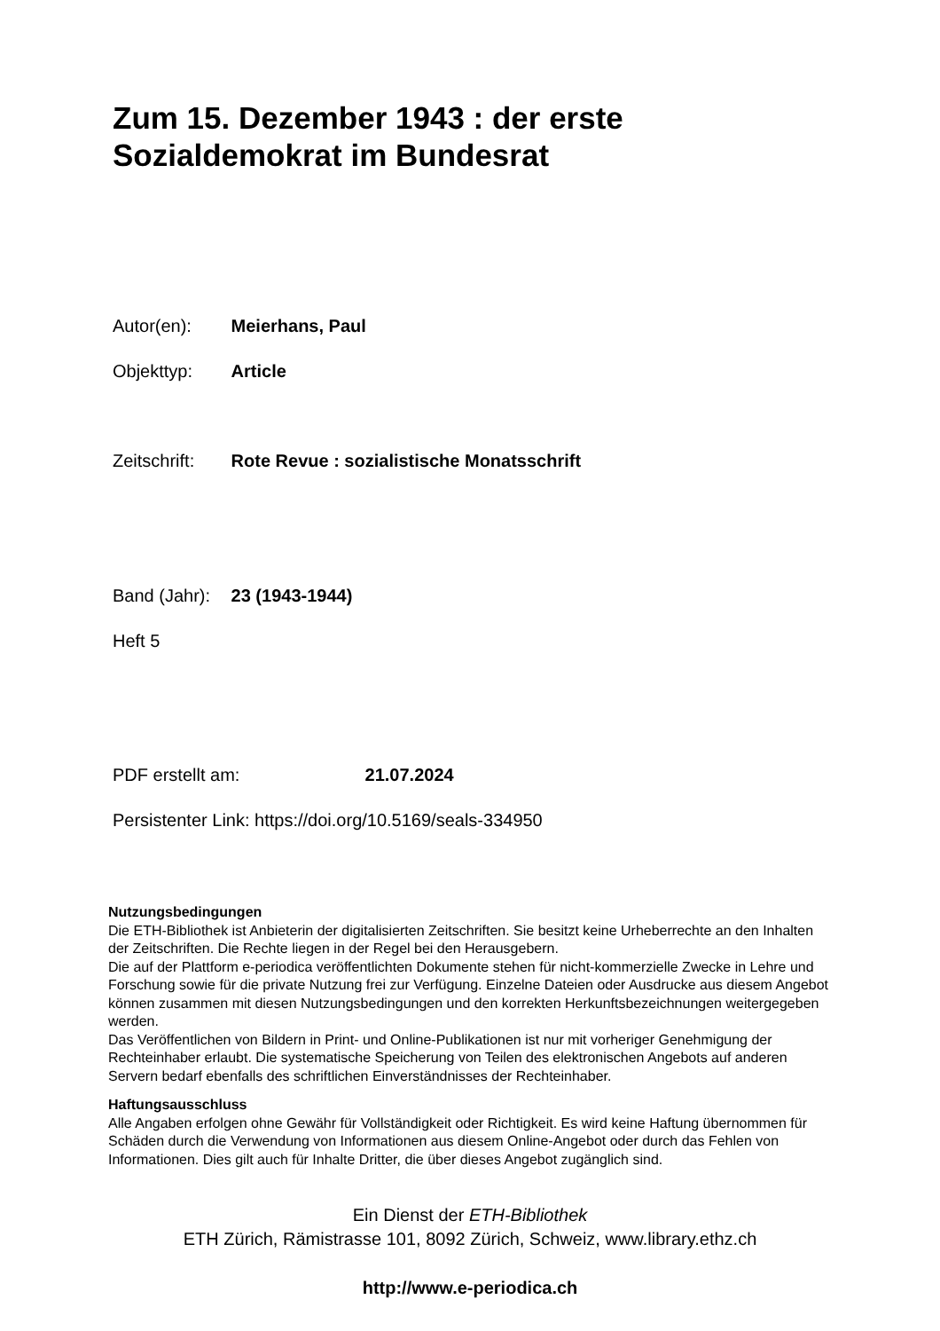Zum 15. Dezember 1943 : der erste
Sozialdemokrat im Bundesrat
Autor(en): Meierhans, Paul
Objekttyp: Article
Zeitschrift: Rote Revue : sozialistische Monatsschrift
Band (Jahr): 23 (1943-1944)
Heft 5
PDF erstellt am: 21.07.2024
Persistenter Link: https://doi.org/10.5169/seals-334950
Nutzungsbedingungen
Die ETH-Bibliothek ist Anbieterin der digitalisierten Zeitschriften. Sie besitzt keine Urheberrechte an den Inhalten der Zeitschriften. Die Rechte liegen in der Regel bei den Herausgebern.
Die auf der Plattform e-periodica veröffentlichten Dokumente stehen für nicht-kommerzielle Zwecke in Lehre und Forschung sowie für die private Nutzung frei zur Verfügung. Einzelne Dateien oder Ausdrucke aus diesem Angebot können zusammen mit diesen Nutzungsbedingungen und den korrekten Herkunftsbezeichnungen weitergegeben werden.
Das Veröffentlichen von Bildern in Print- und Online-Publikationen ist nur mit vorheriger Genehmigung der Rechteinhaber erlaubt. Die systematische Speicherung von Teilen des elektronischen Angebots auf anderen Servern bedarf ebenfalls des schriftlichen Einverständnisses der Rechteinhaber.
Haftungsausschluss
Alle Angaben erfolgen ohne Gewähr für Vollständigkeit oder Richtigkeit. Es wird keine Haftung übernommen für Schäden durch die Verwendung von Informationen aus diesem Online-Angebot oder durch das Fehlen von Informationen. Dies gilt auch für Inhalte Dritter, die über dieses Angebot zugänglich sind.
Ein Dienst der ETH-Bibliothek
ETH Zürich, Rämistrasse 101, 8092 Zürich, Schweiz, www.library.ethz.ch
http://www.e-periodica.ch